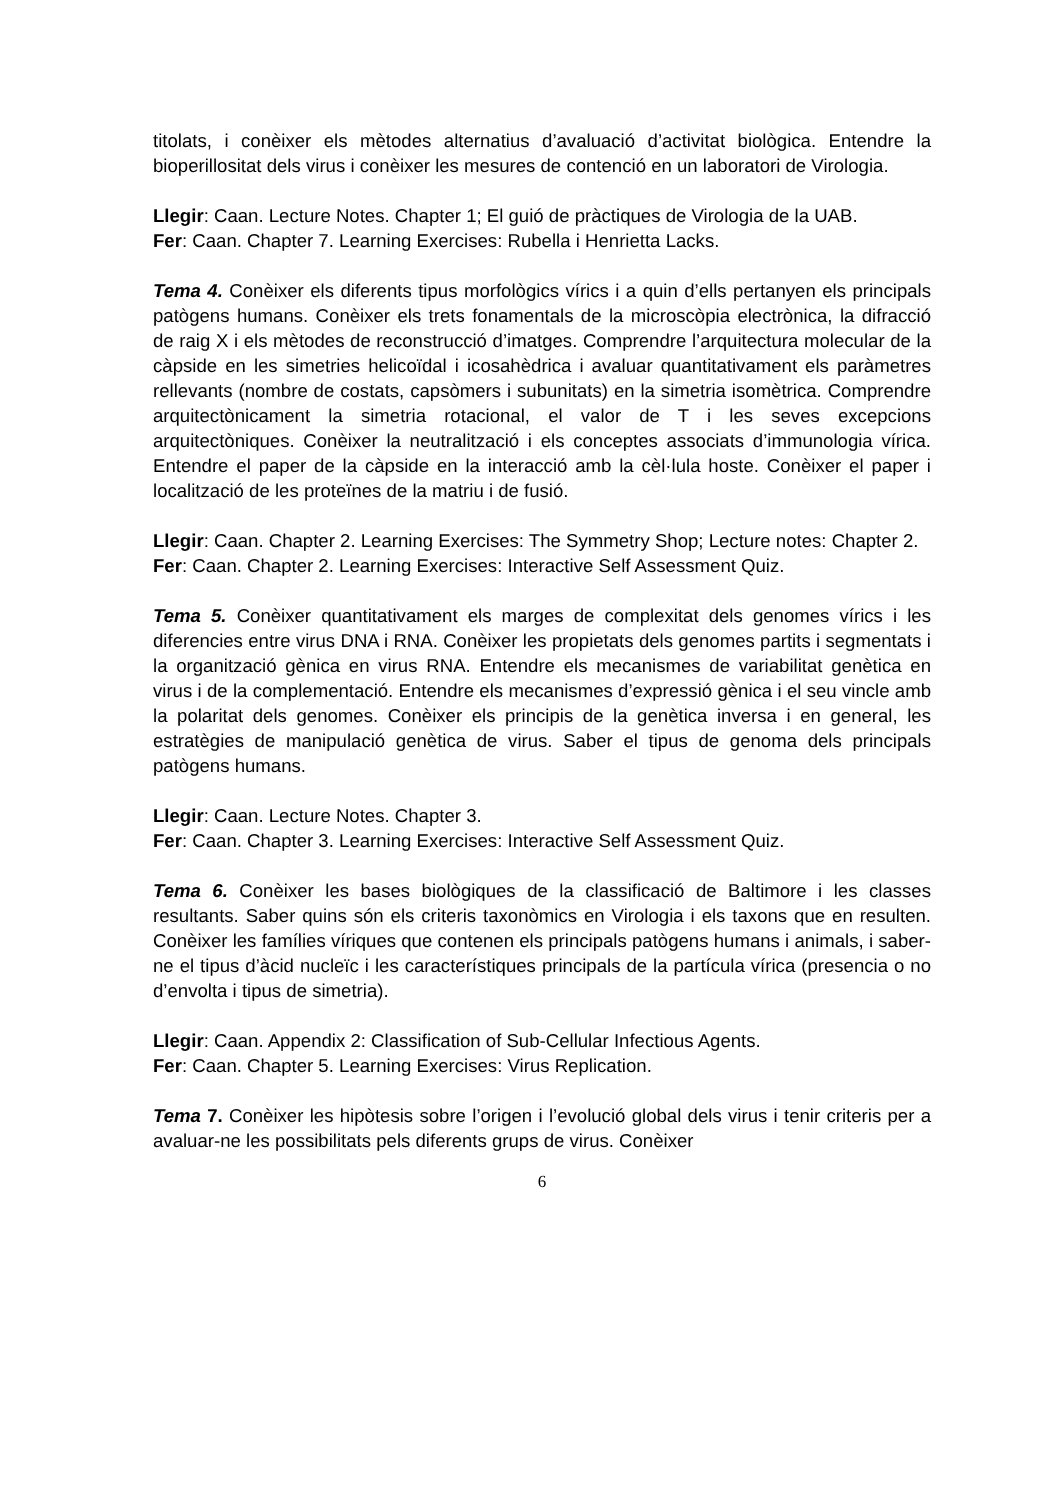titolats, i conèixer els mètodes alternatius d’avaluació d’activitat biològica. Entendre la bioperillositat dels virus i conèixer les mesures de contenció en un laboratori de Virologia.
Llegir: Caan. Lecture Notes. Chapter 1; El guió de pràctiques de Virologia de la UAB.
Fer: Caan. Chapter 7. Learning Exercises: Rubella i Henrietta Lacks.
Tema 4. Conèixer els diferents tipus morfològics vírics i a quin d’ells pertanyen els principals patògens humans. Conèixer els trets fonamentals de la microscòpia electrònica, la difracció de raig X i els mètodes de reconstrucció d’imatges. Comprendre l’arquitectura molecular de la càpside en les simetries helicoïdal i icosahèdrica i avaluar quantitativament els paràmetres rellevants (nombre de costats, capsòmers i subunitats) en la simetria isomètrica. Comprendre arquitectònicament la simetria rotacional, el valor de T i les seves excepcions arquitectòniques. Conèixer la neutralització i els conceptes associats d’immunologia vírica. Entendre el paper de la càpside en la interacció amb la cèl·lula hoste. Conèixer el paper i localització de les proteïnes de la matriu i de fusió.
Llegir: Caan. Chapter 2. Learning Exercises: The Symmetry Shop; Lecture notes: Chapter 2.
Fer: Caan. Chapter 2. Learning Exercises: Interactive Self Assessment Quiz.
Tema 5. Conèixer quantitativament els marges de complexitat dels genomes vírics i les diferencies entre virus DNA i RNA. Conèixer les propietats dels genomes partits i segmentats i la organització gènica en virus RNA. Entendre els mecanismes de variabilitat genètica en virus i de la complementació. Entendre els mecanismes d’expressió gènica i el seu vincle amb la polaritat dels genomes. Conèixer els principis de la genètica inversa i en general, les estratègies de manipulació genètica de virus. Saber el tipus de genoma dels principals patògens humans.
Llegir: Caan. Lecture Notes. Chapter 3.
Fer: Caan. Chapter 3. Learning Exercises: Interactive Self Assessment Quiz.
Tema 6. Conèixer les bases biològiques de la classificació de Baltimore i les classes resultants. Saber quins són els criteris taxonòmics en Virologia i els taxons que en resulten. Conèixer les famílies víriques que contenen els principals patògens humans i animals, i saber-ne el tipus d’àcid nucleïc i les característiques principals de la partícula vírica (presencia o no d’envolta i tipus de simetria).
Llegir: Caan. Appendix 2: Classification of Sub-Cellular Infectious Agents.
Fer: Caan. Chapter 5. Learning Exercises: Virus Replication.
Tema 7. Conèixer les hipòtesis sobre l’origen i l’evolució global dels virus i tenir criteris per a avaluar-ne les possibilitats pels diferents grups de virus. Conèixer
6